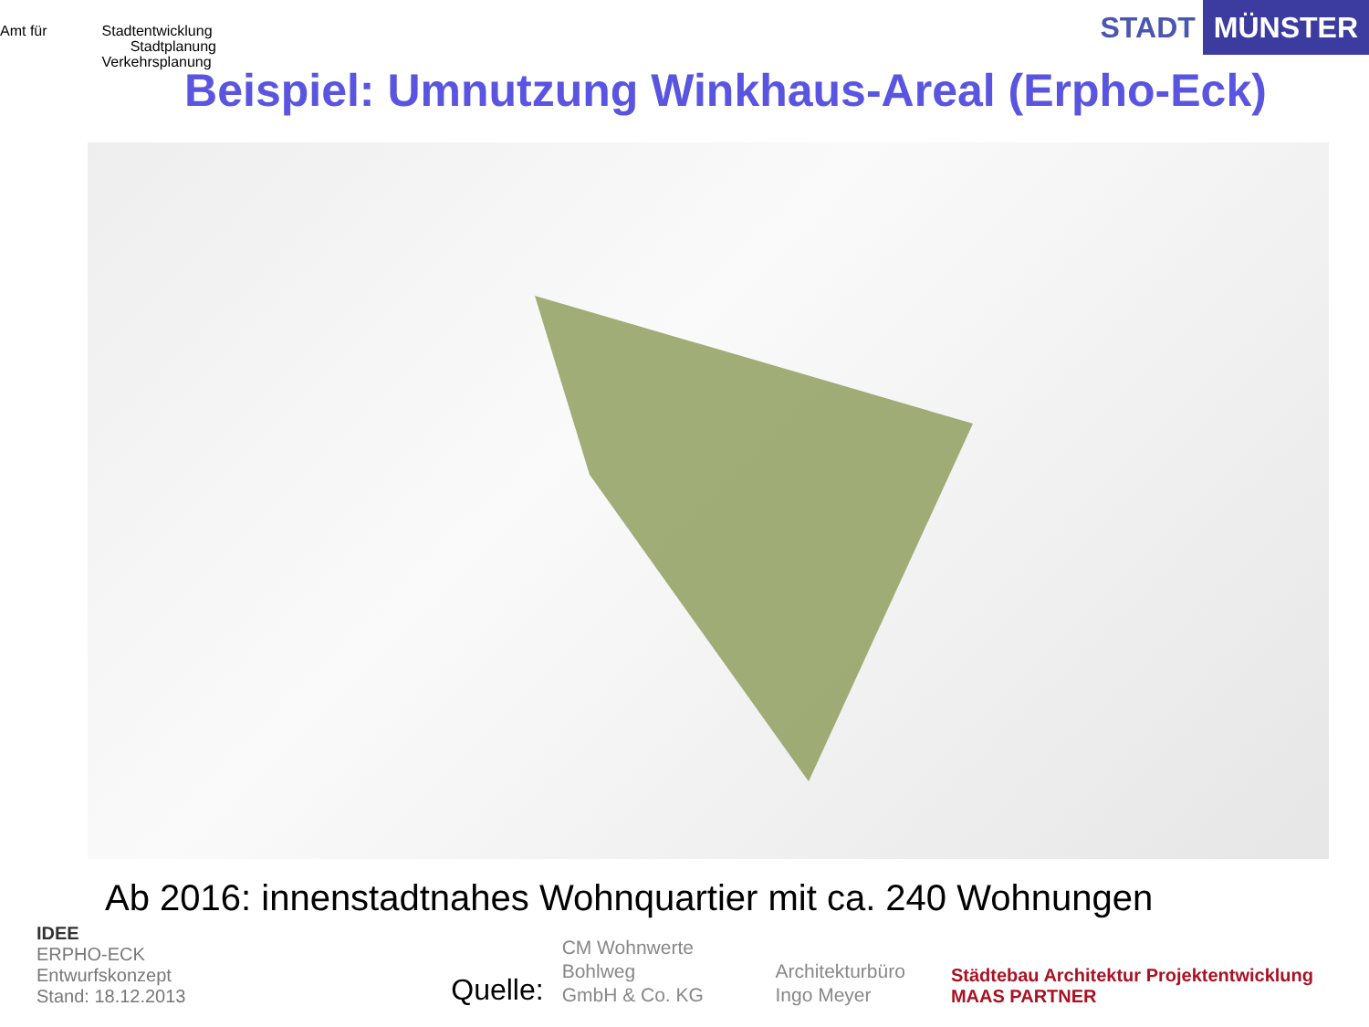Amt für Stadtentwicklung
Stadtplanung
Verkehrsplanung
STADT MÜNSTER
Beispiel: Umnutzung Winkhaus-Areal (Erpho-Eck)
Ab 2016: innenstadtnahes Wohnquartier mit ca. 240 Wohnungen
IDEE
ERPHO-ECK
Entwurfskonzept
Stand: 18.12.2013
Quelle:
CM Wohnwerte Bohlweg
GmbH & Co. KG
Architekturbüro
Ingo Meyer
Städtebau Architektur Projektentwicklung MAAS PARTNER